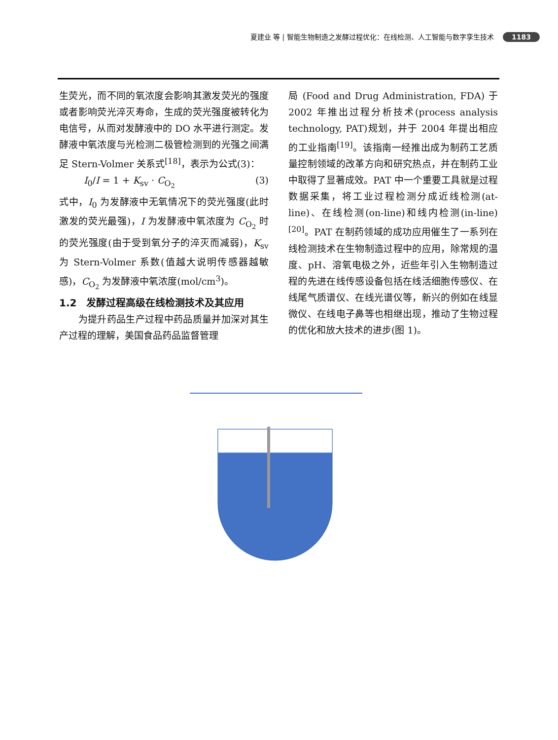夏建业 等 | 智能生物制造之发酵过程优化：在线检测、人工智能与数字孪生技术 1183
生荧光，而不同的氧浓度会影响其激发荧光的强度或者影响荧光淬灭寿命，生成的荧光强度被转化为电信号，从而对发酵液中的 DO 水平进行测定。发酵液中氧浓度与光检测二极管检测到的光强之间满足 Stern-Volmer 关系式<sup>[18]</sup>，表示为公式(3)：
I<sub>0</sub>/I = 1 + K<sub>sv</sub> · C<sub>O<sub>2</sub></sub> (3)
式中，I<sub>0</sub> 为发酵液中无氧情况下的荧光强度(此时激发的荧光最强)，I 为发酵液中氧浓度为 C<sub>O<sub>2</sub></sub> 时的荧光强度(由于受到氧分子的淬灭而减弱)，K<sub>sv</sub> 为 Stern-Volmer 系数(值越大说明传感器越敏感)，C<sub>O<sub>2</sub></sub> 为发酵液中氧浓度(mol/cm<sup>3</sup>)。
1.2　发酵过程高级在线检测技术及其应用
　　为提升药品生产过程中药品质量并加深对其生产过程的理解，美国食品药品监督管理
局 (Food and Drug Administration, FDA) 于 2002 年推出过程分析技术(process analysis technology, PAT)规划，并于 2004 年提出相应的工业指南<sup>[19]</sup>。该指南一经推出成为制药工艺质量控制领域的改革方向和研究热点，并在制药工业中取得了显著成效。PAT 中一个重要工具就是过程数据采集，将工业过程检测分成近线检测(at-line)、在线检测(on-line)和线内检测(in-line)<sup>[20]</sup>。PAT 在制药领域的成功应用催生了一系列在线检测技术在生物制造过程中的应用，除常规的温度、pH、溶氧电极之外，近些年引入生物制造过程的先进在线传感设备包括在线活细胞传感仪、在线尾气质谱仪、在线光谱仪等，新兴的例如在线显微仪、在线电子鼻等也相继出现，推动了生物过程的优化和放大技术的进步(图 1)。